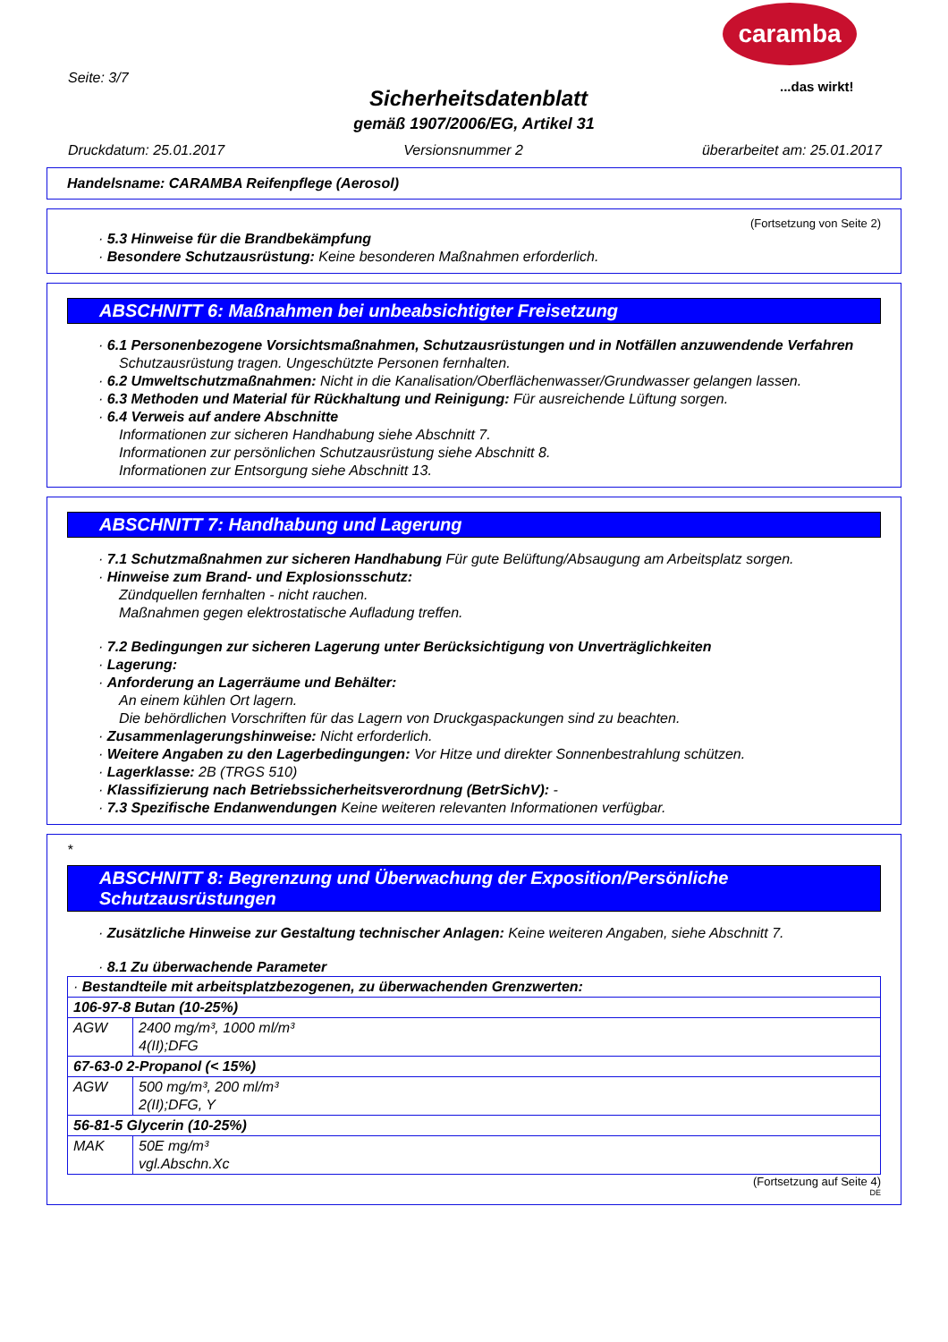caramba
...das wirkt!
Seite: 3/7
Sicherheitsdatenblatt
gemäß 1907/2006/EG, Artikel 31
Druckdatum: 25.01.2017 Versionsnummer 2 überarbeitet am: 25.01.2017
Handelsname: CARAMBA Reifenpflege (Aerosol)
(Fortsetzung von Seite 2)
· 5.3 Hinweise für die Brandbekämpfung
· Besondere Schutzausrüstung: Keine besonderen Maßnahmen erforderlich.
ABSCHNITT 6: Maßnahmen bei unbeabsichtigter Freisetzung
· 6.1 Personenbezogene Vorsichtsmaßnahmen, Schutzausrüstungen und in Notfällen anzuwendende Verfahren
Schutzausrüstung tragen. Ungeschützte Personen fernhalten.
· 6.2 Umweltschutzmaßnahmen: Nicht in die Kanalisation/Oberflächenwasser/Grundwasser gelangen lassen.
· 6.3 Methoden und Material für Rückhaltung und Reinigung: Für ausreichende Lüftung sorgen.
· 6.4 Verweis auf andere Abschnitte
Informationen zur sicheren Handhabung siehe Abschnitt 7.
Informationen zur persönlichen Schutzausrüstung siehe Abschnitt 8.
Informationen zur Entsorgung siehe Abschnitt 13.
ABSCHNITT 7: Handhabung und Lagerung
· 7.1 Schutzmaßnahmen zur sicheren Handhabung Für gute Belüftung/Absaugung am Arbeitsplatz sorgen.
· Hinweise zum Brand- und Explosionsschutz:
Zündquellen fernhalten - nicht rauchen.
Maßnahmen gegen elektrostatische Aufladung treffen.
· 7.2 Bedingungen zur sicheren Lagerung unter Berücksichtigung von Unverträglichkeiten
· Lagerung:
· Anforderung an Lagerräume und Behälter:
An einem kühlen Ort lagern.
Die behördlichen Vorschriften für das Lagern von Druckgaspackungen sind zu beachten.
· Zusammenlagerungshinweise: Nicht erforderlich.
· Weitere Angaben zu den Lagerbedingungen: Vor Hitze und direkter Sonnenbestrahlung schützen.
· Lagerklasse: 2B (TRGS 510)
· Klassifizierung nach Betriebssicherheitsverordnung (BetrSichV): -
· 7.3 Spezifische Endanwendungen Keine weiteren relevanten Informationen verfügbar.
*
ABSCHNITT 8: Begrenzung und Überwachung der Exposition/Persönliche Schutzausrüstungen
· Zusätzliche Hinweise zur Gestaltung technischer Anlagen: Keine weiteren Angaben, siehe Abschnitt 7.
· 8.1 Zu überwachende Parameter
| · Bestandteile mit arbeitsplatzbezogenen, zu überwachenden Grenzwerten: | |
| 106-97-8 Butan (10-25%) | |
| AGW | 2400 mg/m³, 1000 ml/m³ 4(II);DFG |
| 67-63-0 2-Propanol (< 15%) | |
| AGW | 500 mg/m³, 200 ml/m³ 2(II);DFG, Y |
| 56-81-5 Glycerin (10-25%) | |
| MAK | 50E mg/m³ vgl.Abschn.Xc |
(Fortsetzung auf Seite 4)
DE